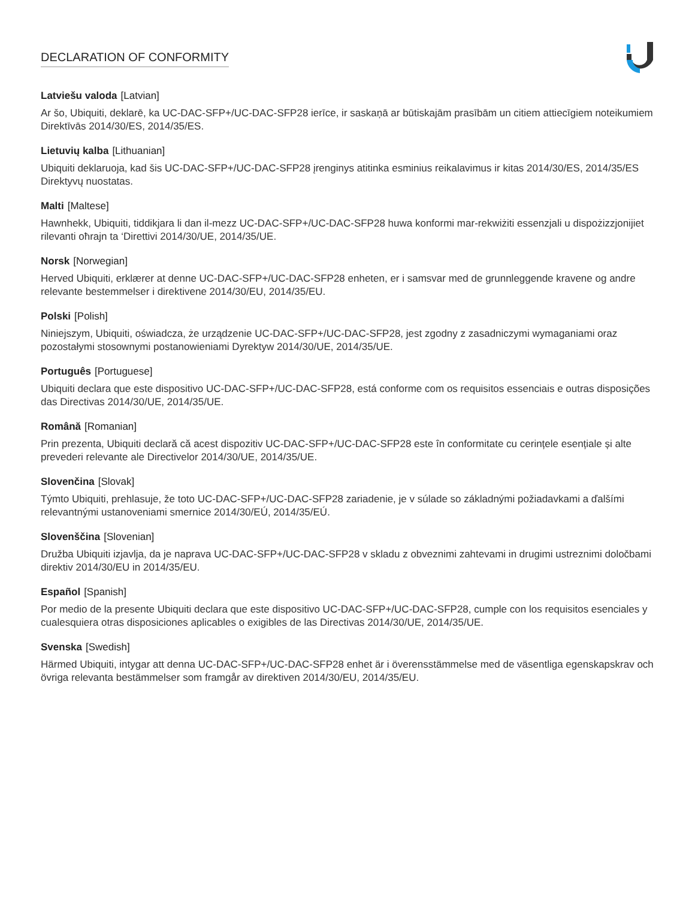DECLARATION OF CONFORMITY
Latviešu valoda [Latvian]
Ar šo, Ubiquiti, deklarē, ka UC-DAC-SFP+/UC-DAC-SFP28 ierīce, ir saskaņā ar būtiskajām prasībām un citiem attiecīgiem noteikumiem Direktīvās 2014/30/ES, 2014/35/ES.
Lietuvių kalba [Lithuanian]
Ubiquiti deklaruoja, kad šis UC-DAC-SFP+/UC-DAC-SFP28 įrenginys atitinka esminius reikalavimus ir kitas 2014/30/ES, 2014/35/ES Direktyvų nuostatas.
Malti [Maltese]
Hawnhekk, Ubiquiti, tiddikjara li dan il-mezz UC-DAC-SFP+/UC-DAC-SFP28 huwa konformi mar-rekwiżiti essenzjali u dispożizzjonijiet rilevanti oħrajn ta ‘Direttivi 2014/30/UE, 2014/35/UE.
Norsk [Norwegian]
Herved Ubiquiti, erklærer at denne UC-DAC-SFP+/UC-DAC-SFP28 enheten, er i samsvar med de grunnleggende kravene og andre relevante bestemmelser i direktivene 2014/30/EU, 2014/35/EU.
Polski [Polish]
Niniejszym, Ubiquiti, oświadcza, że urządzenie UC-DAC-SFP+/UC-DAC-SFP28, jest zgodny z zasadniczymi wymaganiami oraz pozostałymi stosownymi postanowieniami Dyrektyw 2014/30/UE, 2014/35/UE.
Português [Portuguese]
Ubiquiti declara que este dispositivo UC-DAC-SFP+/UC-DAC-SFP28, está conforme com os requisitos essenciais e outras disposições das Directivas 2014/30/UE, 2014/35/UE.
Română [Romanian]
Prin prezenta, Ubiquiti declară că acest dispozitiv UC-DAC-SFP+/UC-DAC-SFP28 este în conformitate cu cerințele esențiale și alte prevederi relevante ale Directivelor 2014/30/UE, 2014/35/UE.
Slovenčina [Slovak]
Týmto Ubiquiti, prehlasuje, že toto UC-DAC-SFP+/UC-DAC-SFP28 zariadenie, je v súlade so základnými požiadavkami a ďalšími relevantnými ustanoveniami smernice 2014/30/EÚ, 2014/35/EÚ.
Slovenščina [Slovenian]
Družba Ubiquiti izjavlja, da je naprava UC-DAC-SFP+/UC-DAC-SFP28 v skladu z obveznimi zahtevami in drugimi ustreznimi določbami direktiv 2014/30/EU in 2014/35/EU.
Español [Spanish]
Por medio de la presente Ubiquiti declara que este dispositivo UC-DAC-SFP+/UC-DAC-SFP28, cumple con los requisitos esenciales y cualesquiera otras disposiciones aplicables o exigibles de las Directivas 2014/30/UE, 2014/35/UE.
Svenska [Swedish]
Härmed Ubiquiti, intygar att denna UC-DAC-SFP+/UC-DAC-SFP28 enhet är i överensstämmelse med de väsentliga egenskapskrav och övriga relevanta bestämmelser som framgår av direktiven 2014/30/EU, 2014/35/EU.